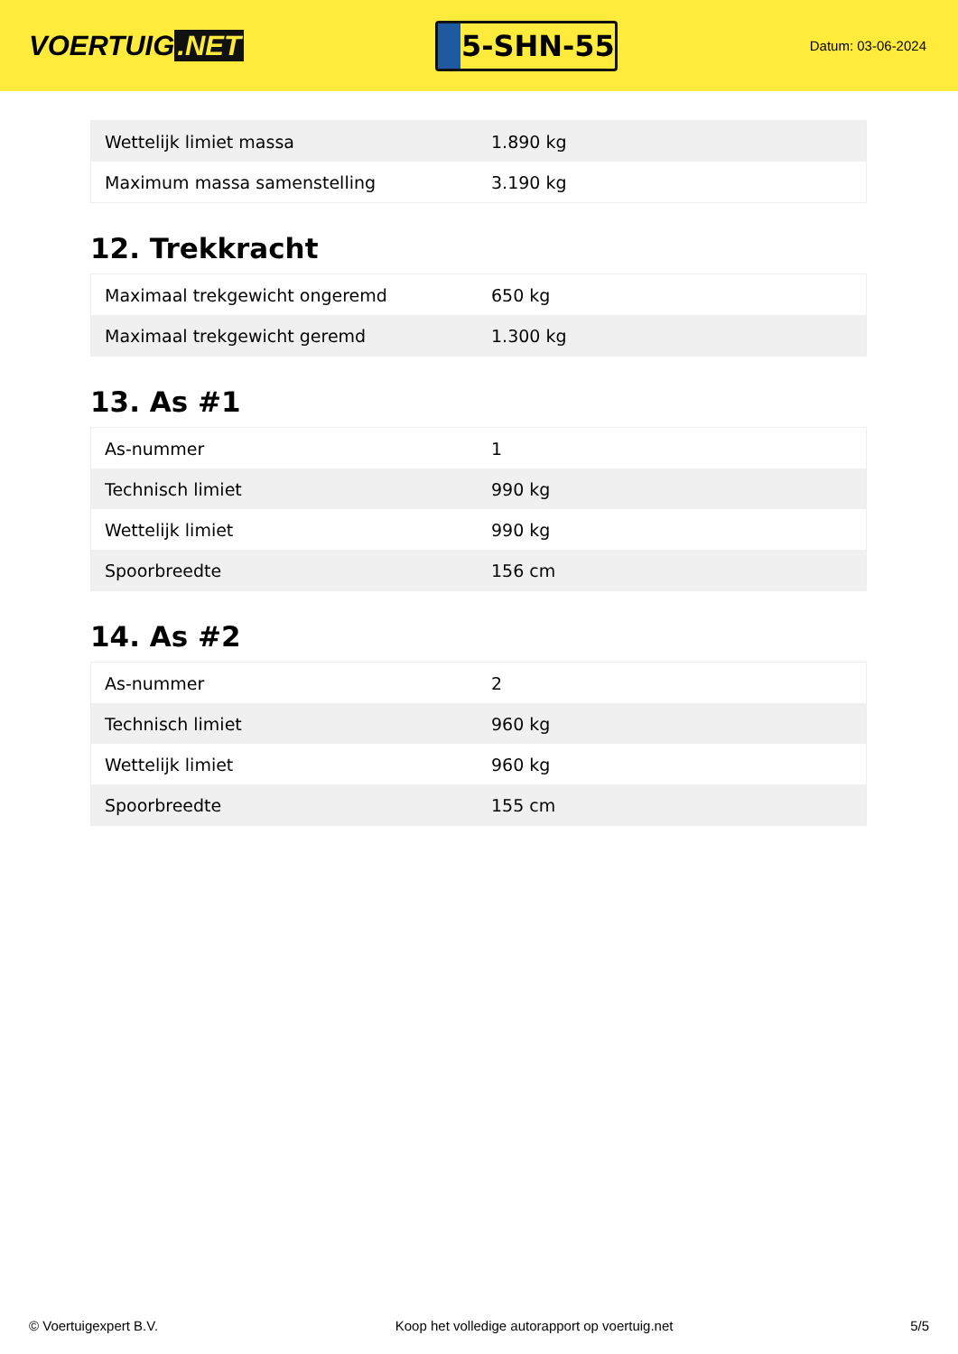VOERTUIG.NET
5-SHN-55
Datum: 03-06-2024
| Wettelijk limiet massa | 1.890 kg |
| Maximum massa samenstelling | 3.190 kg |
12. Trekkracht
| Maximaal trekgewicht ongeremd | 650 kg |
| Maximaal trekgewicht geremd | 1.300 kg |
13. As #1
| As-nummer | 1 |
| Technisch limiet | 990 kg |
| Wettelijk limiet | 990 kg |
| Spoorbreedte | 156 cm |
14. As #2
| As-nummer | 2 |
| Technisch limiet | 960 kg |
| Wettelijk limiet | 960 kg |
| Spoorbreedte | 155 cm |
© Voertuigexpert B.V. Koop het volledige autorapport op voertuig.net 5/5